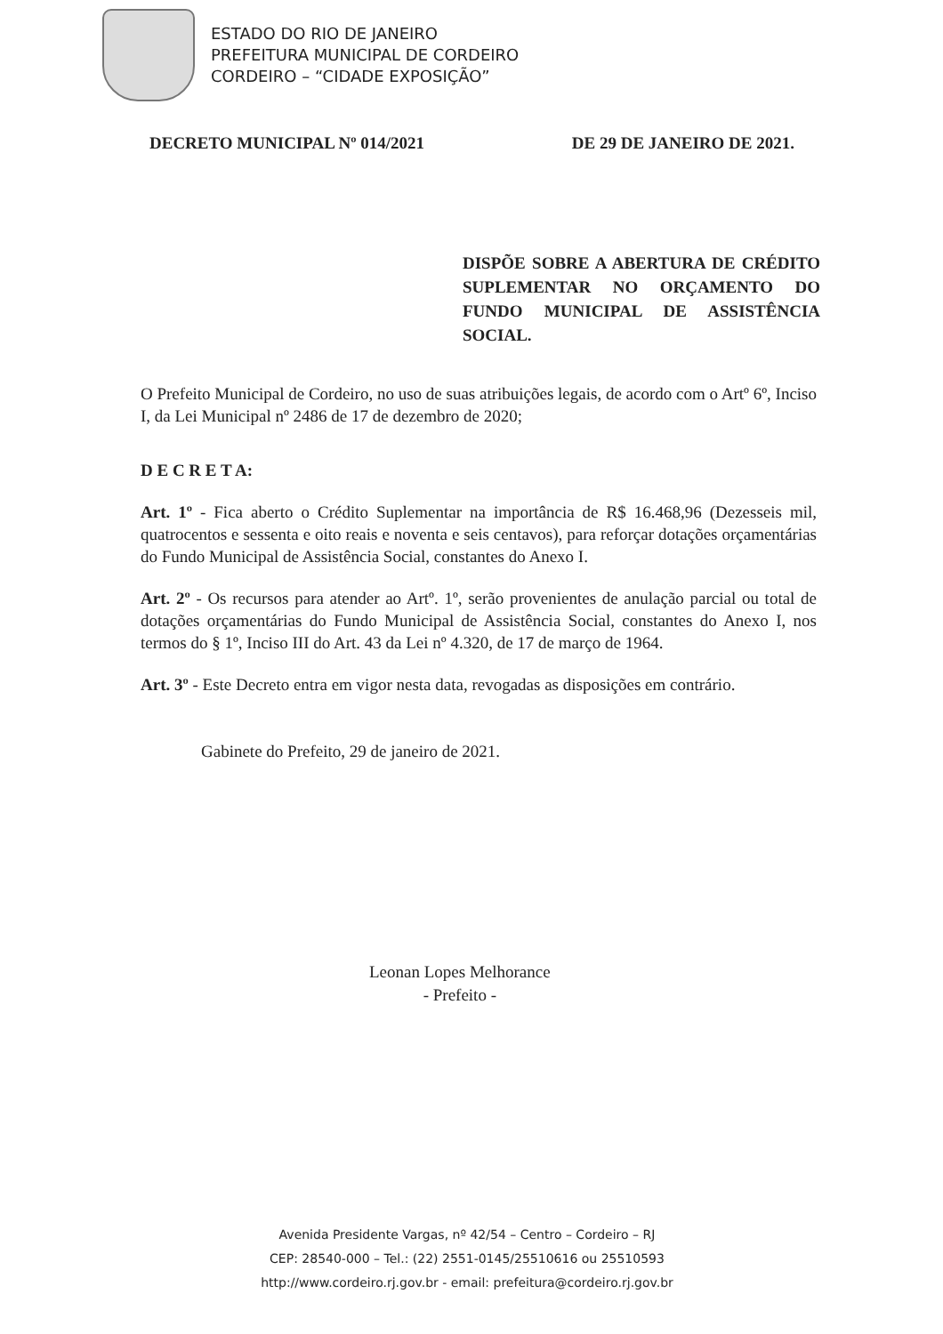ESTADO DO RIO DE JANEIRO
PREFEITURA MUNICIPAL DE CORDEIRO
CORDEIRO – “CIDADE EXPOSIÇÃO”
DECRETO MUNICIPAL Nº 014/2021 DE 29 DE JANEIRO DE 2021.
DISPÕE SOBRE A ABERTURA DE CRÉDITO SUPLEMENTAR NO ORÇAMENTO DO FUNDO MUNICIPAL DE ASSISTÊNCIA SOCIAL.
O Prefeito Municipal de Cordeiro, no uso de suas atribuições legais, de acordo com o Artº 6º, Inciso I, da Lei Municipal nº 2486 de 17 de dezembro de 2020;
D E C R E T A:
Art. 1º - Fica aberto o Crédito Suplementar na importância de R$ 16.468,96 (Dezesseis mil, quatrocentos e sessenta e oito reais e noventa e seis centavos), para reforçar dotações orçamentárias do Fundo Municipal de Assistência Social, constantes do Anexo I.
Art. 2º - Os recursos para atender ao Artº. 1º, serão provenientes de anulação parcial ou total de dotações orçamentárias do Fundo Municipal de Assistência Social, constantes do Anexo I, nos termos do § 1º, Inciso III do Art. 43 da Lei nº 4.320, de 17 de março de 1964.
Art. 3º - Este Decreto entra em vigor nesta data, revogadas as disposições em contrário.
Gabinete do Prefeito, 29 de janeiro de 2021.
Leonan Lopes Melhorance
- Prefeito -
Avenida Presidente Vargas, nº 42/54 – Centro – Cordeiro – RJ
CEP: 28540-000 – Tel.: (22) 2551-0145/25510616 ou 25510593
http://www.cordeiro.rj.gov.br - email: prefeitura@cordeiro.rj.gov.br